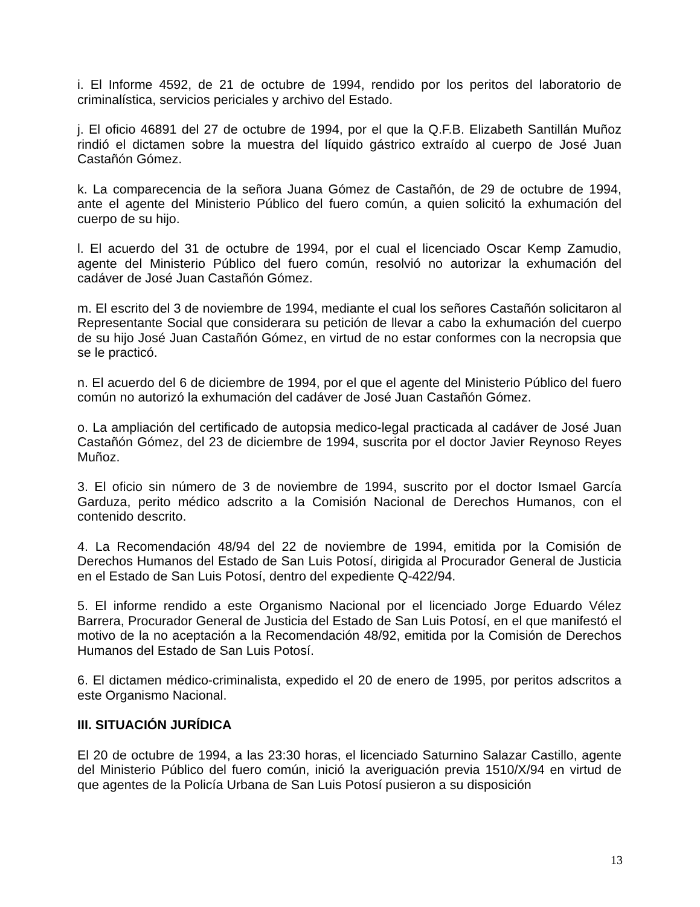i. El Informe 4592, de 21 de octubre de 1994, rendido por los peritos del laboratorio de criminalística, servicios periciales y archivo del Estado.
j. El oficio 46891 del 27 de octubre de 1994, por el que la Q.F.B. Elizabeth Santillán Muñoz rindió el dictamen sobre la muestra del líquido gástrico extraído al cuerpo de José Juan Castañón Gómez.
k. La comparecencia de la señora Juana Gómez de Castañón, de 29 de octubre de 1994, ante el agente del Ministerio Público del fuero común, a quien solicitó la exhumación del cuerpo de su hijo.
l. El acuerdo del 31 de octubre de 1994, por el cual el licenciado Oscar Kemp Zamudio, agente del Ministerio Público del fuero común, resolvió no autorizar la exhumación del cadáver de José Juan Castañón Gómez.
m. El escrito del 3 de noviembre de 1994, mediante el cual los señores Castañón solicitaron al Representante Social que considerara su petición de llevar a cabo la exhumación del cuerpo de su hijo José Juan Castañón Gómez, en virtud de no estar conformes con la necropsia que se le practicó.
n. El acuerdo del 6 de diciembre de 1994, por el que el agente del Ministerio Público del fuero común no autorizó la exhumación del cadáver de José Juan Castañón Gómez.
o. La ampliación del certificado de autopsia medico-legal practicada al cadáver de José Juan Castañón Gómez, del 23 de diciembre de 1994, suscrita por el doctor Javier Reynoso Reyes Muñoz.
3. El oficio sin número de 3 de noviembre de 1994, suscrito por el doctor Ismael García Garduza, perito médico adscrito a la Comisión Nacional de Derechos Humanos, con el contenido descrito.
4. La Recomendación 48/94 del 22 de noviembre de 1994, emitida por la Comisión de Derechos Humanos del Estado de San Luis Potosí, dirigida al Procurador General de Justicia en el Estado de San Luis Potosí, dentro del expediente Q-422/94.
5. El informe rendido a este Organismo Nacional por el licenciado Jorge Eduardo Vélez Barrera, Procurador General de Justicia del Estado de San Luis Potosí, en el que manifestó el motivo de la no aceptación a la Recomendación 48/92, emitida por la Comisión de Derechos Humanos del Estado de San Luis Potosí.
6. El dictamen médico-criminalista, expedido el 20 de enero de 1995, por peritos adscritos a este Organismo Nacional.
III. SITUACIÓN JURÍDICA
El 20 de octubre de 1994, a las 23:30 horas, el licenciado Saturnino Salazar Castillo, agente del Ministerio Público del fuero común, inició la averiguación previa 1510/X/94 en virtud de que agentes de la Policía Urbana de San Luis Potosí pusieron a su disposición
13